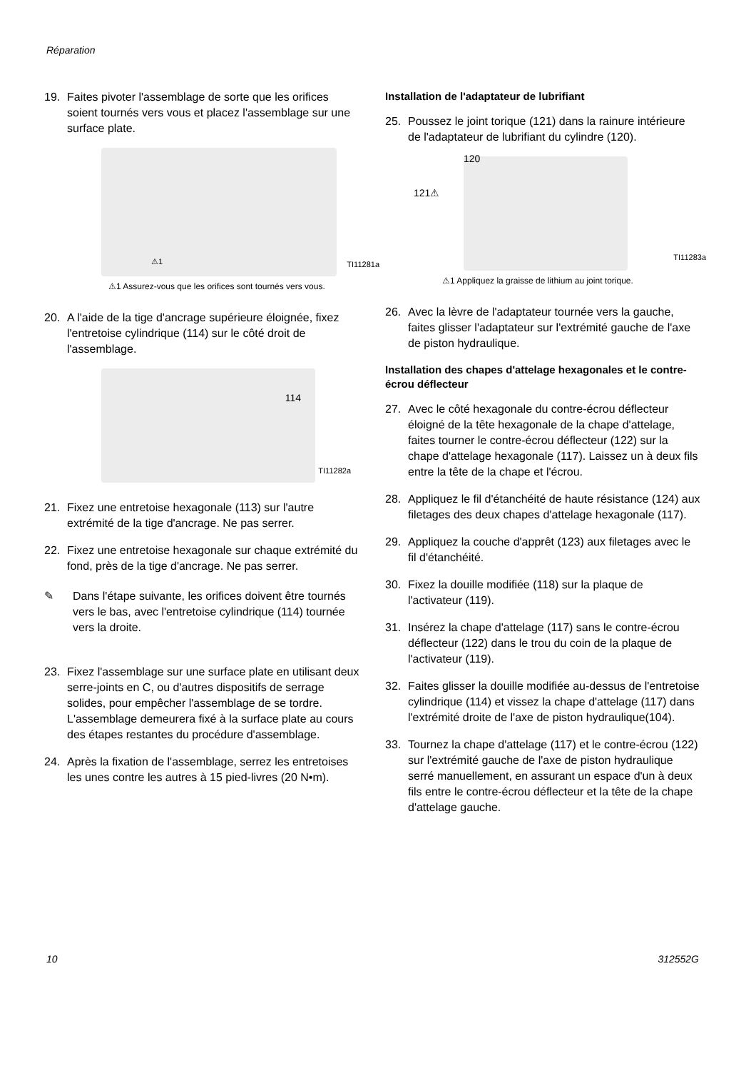Réparation
19. Faites pivoter l'assemblage de sorte que les orifices soient tournés vers vous et placez l'assemblage sur une surface plate.
TI11281a ⚠1
⚠1 Assurez-vous que les orifices sont tournés vers vous.
20. A l'aide de la tige d'ancrage supérieure éloignée, fixez l'entretoise cylindrique (114) sur le côté droit de l'assemblage.
114
TI11282a
21. Fixez une entretoise hexagonale (113) sur l'autre extrémité de la tige d'ancrage. Ne pas serrer.
22. Fixez une entretoise hexagonale sur chaque extrémité du fond, près de la tige d'ancrage. Ne pas serrer.
✎ Dans l'étape suivante, les orifices doivent être tournés vers le bas, avec l'entretoise cylindrique (114) tournée vers la droite.
23. Fixez l'assemblage sur une surface plate en utilisant deux serre-joints en C, ou d'autres dispositifs de serrage solides, pour empêcher l'assemblage de se tordre. L'assemblage demeurera fixé à la surface plate au cours des étapes restantes du procédure d'assemblage.
24. Après la fixation de l'assemblage, serrez les entretoises les unes contre les autres à 15 pied-livres (20 N•m).
Installation de l'adaptateur de lubrifiant
25. Poussez le joint torique (121) dans la rainure intérieure de l'adaptateur de lubrifiant du cylindre (120).
120
121⚠
TI11283a
⚠1 Appliquez la graisse de lithium au joint torique.
26. Avec la lèvre de l'adaptateur tournée vers la gauche, faites glisser l'adaptateur sur l'extrémité gauche de l'axe de piston hydraulique.
Installation des chapes d'attelage hexagonales et le contre-écrou déflecteur
27. Avec le côté hexagonale du contre-écrou déflecteur éloigné de la tête hexagonale de la chape d'attelage, faites tourner le contre-écrou déflecteur (122) sur la chape d'attelage hexagonale (117). Laissez un à deux fils entre la tête de la chape et l'écrou.
28. Appliquez le fil d'étanchéité de haute résistance (124) aux filetages des deux chapes d'attelage hexagonale (117).
29. Appliquez la couche d'apprêt (123) aux filetages avec le fil d'étanchéité.
30. Fixez la douille modifiée (118) sur la plaque de l'activateur (119).
31. Insérez la chape d'attelage (117) sans le contre-écrou déflecteur (122) dans le trou du coin de la plaque de l'activateur (119).
32. Faites glisser la douille modifiée au-dessus de l'entretoise cylindrique (114) et vissez la chape d'attelage (117) dans l'extrémité droite de l'axe de piston hydraulique(104).
33. Tournez la chape d'attelage (117) et le contre-écrou (122) sur l'extrémité gauche de l'axe de piston hydraulique serré manuellement, en assurant un espace d'un à deux fils entre le contre-écrou déflecteur et la tête de la chape d'attelage gauche.
10 312552G